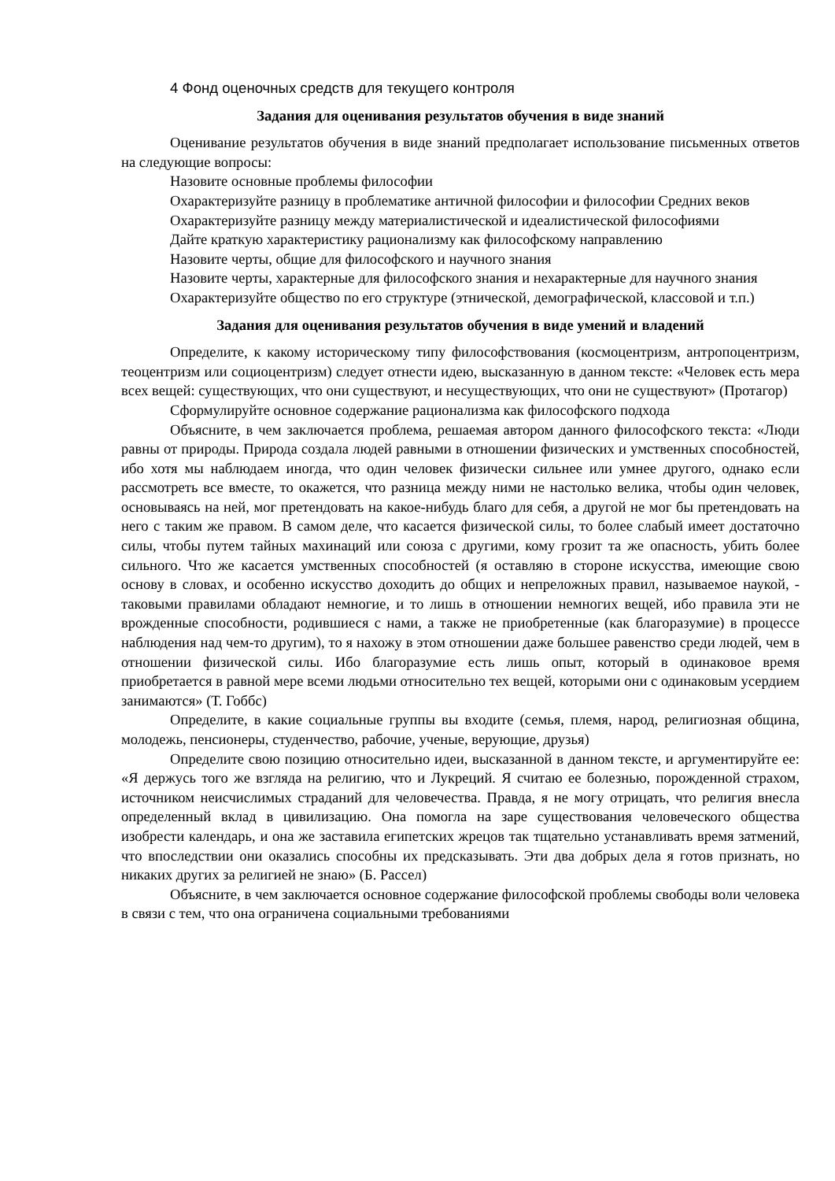4 Фонд оценочных средств для текущего контроля
Задания для оценивания результатов обучения в виде знаний
Оценивание результатов обучения в виде знаний предполагает использование письменных ответов на следующие вопросы:
Назовите основные проблемы философии
Охарактеризуйте разницу в проблематике античной философии и философии Средних веков
Охарактеризуйте разницу между материалистической и идеалистической философиями
Дайте краткую характеристику рационализму как философскому направлению
Назовите черты, общие для философского и научного знания
Назовите черты, характерные для философского знания и нехарактерные для научного знания
Охарактеризуйте общество по его структуре (этнической, демографической, классовой и т.п.)
Задания для оценивания результатов обучения в виде умений и владений
Определите, к какому историческому типу философствования (космоцентризм, антропоцентризм, теоцентризм или социоцентризм) следует отнести идею, высказанную в данном тексте: «Человек есть мера всех вещей: существующих, что они существуют, и несуществующих, что они не существуют» (Протагор)
Сформулируйте основное содержание рационализма как философского подхода
Объясните, в чем заключается проблема, решаемая автором данного философского текста: «Люди равны от природы. Природа создала людей равными в отношении физических и умственных способностей, ибо хотя мы наблюдаем иногда, что один человек физически сильнее или умнее другого, однако если рассмотреть все вместе, то окажется, что разница между ними не настолько велика, чтобы один человек, основываясь на ней, мог претендовать на какое-нибудь благо для себя, а другой не мог бы претендовать на него с таким же правом. В самом деле, что касается физической силы, то более слабый имеет достаточно силы, чтобы путем тайных махинаций или союза с другими, кому грозит та же опасность, убить более сильного. Что же касается умственных способностей (я оставляю в стороне искусства, имеющие свою основу в словах, и особенно искусство доходить до общих и непреложных правил, называемое наукой, - таковыми правилами обладают немногие, и то лишь в отношении немногих вещей, ибо правила эти не врожденные способности, родившиеся с нами, а также не приобретенные (как благоразумие) в процессе наблюдения над чем-то другим), то я нахожу в этом отношении даже большее равенство среди людей, чем в отношении физической силы. Ибо благоразумие есть лишь опыт, который в одинаковое время приобретается в равной мере всеми людьми относительно тех вещей, которыми они с одинаковым усердием занимаются» (Т. Гоббс)
Определите, в какие социальные группы вы входите (семья, племя, народ, религиозная община, молодежь, пенсионеры, студенчество, рабочие, ученые, верующие, друзья)
Определите свою позицию относительно идеи, высказанной в данном тексте, и аргументируйте ее: «Я держусь того же взгляда на религию, что и Лукреций. Я считаю ее болезнью, порожденной страхом, источником неисчислимых страданий для человечества. Правда, я не могу отрицать, что религия внесла определенный вклад в цивилизацию. Она помогла на заре существования человеческого общества изобрести календарь, и она же заставила египетских жрецов так тщательно устанавливать время затмений, что впоследствии они оказались способны их предсказывать. Эти два добрых дела я готов признать, но никаких других за религией не знаю» (Б. Рассел)
Объясните, в чем заключается основное содержание философской проблемы свободы воли человека в связи с тем, что она ограничена социальными требованиями